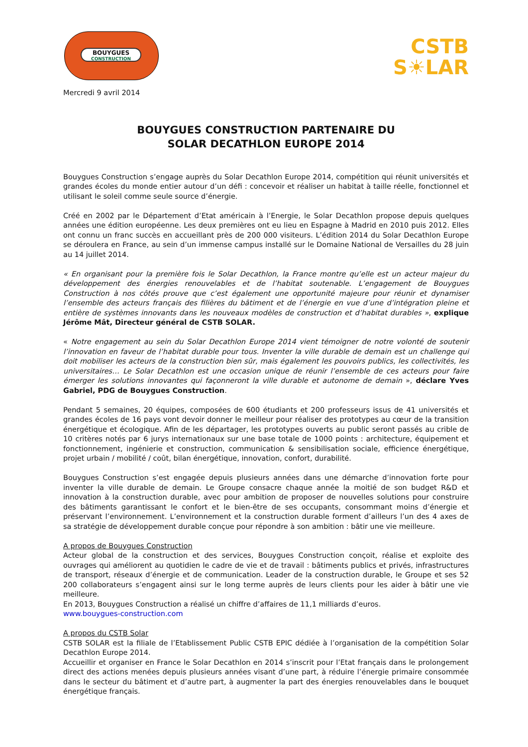BOUYGUES
CONSTRUCTION
CSTB
S☀LAR
Mercredi 9 avril 2014
BOUYGUES CONSTRUCTION PARTENAIRE DU
SOLAR DECATHLON EUROPE 2014
Bouygues Construction s’engage auprès du Solar Decathlon Europe 2014, compétition qui réunit universités et grandes écoles du monde entier autour d’un défi : concevoir et réaliser un habitat à taille réelle, fonctionnel et utilisant le soleil comme seule source d’énergie.
Créé en 2002 par le Département d’Etat américain à l’Energie, le Solar Decathlon propose depuis quelques années une édition européenne. Les deux premières ont eu lieu en Espagne à Madrid en 2010 puis 2012. Elles ont connu un franc succès en accueillant près de 200 000 visiteurs. L’édition 2014 du Solar Decathlon Europe se déroulera en France, au sein d’un immense campus installé sur le Domaine National de Versailles du 28 juin au 14 juillet 2014.
« En organisant pour la première fois le Solar Decathlon, la France montre qu’elle est un acteur majeur du développement des énergies renouvelables et de l’habitat soutenable. L’engagement de Bouygues Construction à nos côtés prouve que c’est également une opportunité majeure pour réunir et dynamiser l’ensemble des acteurs français des filières du bâtiment et de l’énergie en vue d’une d’intégration pleine et entière de systèmes innovants dans les nouveaux modèles de construction et d’habitat durables », explique Jérôme Mât, Directeur général de CSTB SOLAR.
« Notre engagement au sein du Solar Decathlon Europe 2014 vient témoigner de notre volonté de soutenir l’innovation en faveur de l’habitat durable pour tous. Inventer la ville durable de demain est un challenge qui doit mobiliser les acteurs de la construction bien sûr, mais également les pouvoirs publics, les collectivités, les universitaires… Le Solar Decathlon est une occasion unique de réunir l’ensemble de ces acteurs pour faire émerger les solutions innovantes qui façonneront la ville durable et autonome de demain », déclare Yves Gabriel, PDG de Bouygues Construction.
Pendant 5 semaines, 20 équipes, composées de 600 étudiants et 200 professeurs issus de 41 universités et grandes écoles de 16 pays vont devoir donner le meilleur pour réaliser des prototypes au cœur de la transition énergétique et écologique. Afin de les départager, les prototypes ouverts au public seront passés au crible de 10 critères notés par 6 jurys internationaux sur une base totale de 1000 points : architecture, équipement et fonctionnement, ingénierie et construction, communication & sensibilisation sociale, efficience énergétique, projet urbain / mobilité / coût, bilan énergétique, innovation, confort, durabilité.
Bouygues Construction s’est engagée depuis plusieurs années dans une démarche d’innovation forte pour inventer la ville durable de demain. Le Groupe consacre chaque année la moitié de son budget R&D et innovation à la construction durable, avec pour ambition de proposer de nouvelles solutions pour construire des bâtiments garantissant le confort et le bien-être de ses occupants, consommant moins d’énergie et préservant l’environnement. L’environnement et la construction durable forment d’ailleurs l’un des 4 axes de sa stratégie de développement durable conçue pour répondre à son ambition : bâtir une vie meilleure.
A propos de Bouygues Construction
Acteur global de la construction et des services, Bouygues Construction conçoit, réalise et exploite des ouvrages qui améliorent au quotidien le cadre de vie et de travail : bâtiments publics et privés, infrastructures de transport, réseaux d’énergie et de communication. Leader de la construction durable, le Groupe et ses 52 200 collaborateurs s’engagent ainsi sur le long terme auprès de leurs clients pour les aider à bâtir une vie meilleure.
En 2013, Bouygues Construction a réalisé un chiffre d’affaires de 11,1 milliards d’euros.
www.bouygues-construction.com
A propos du CSTB Solar
CSTB SOLAR est la filiale de l’Etablissement Public CSTB EPIC dédiée à l’organisation de la compétition Solar Decathlon Europe 2014.
Accueillir et organiser en France le Solar Decathlon en 2014 s’inscrit pour l’Etat français dans le prolongement direct des actions menées depuis plusieurs années visant d’une part, à réduire l’énergie primaire consommée dans le secteur du bâtiment et d’autre part, à augmenter la part des énergies renouvelables dans le bouquet énergétique français.